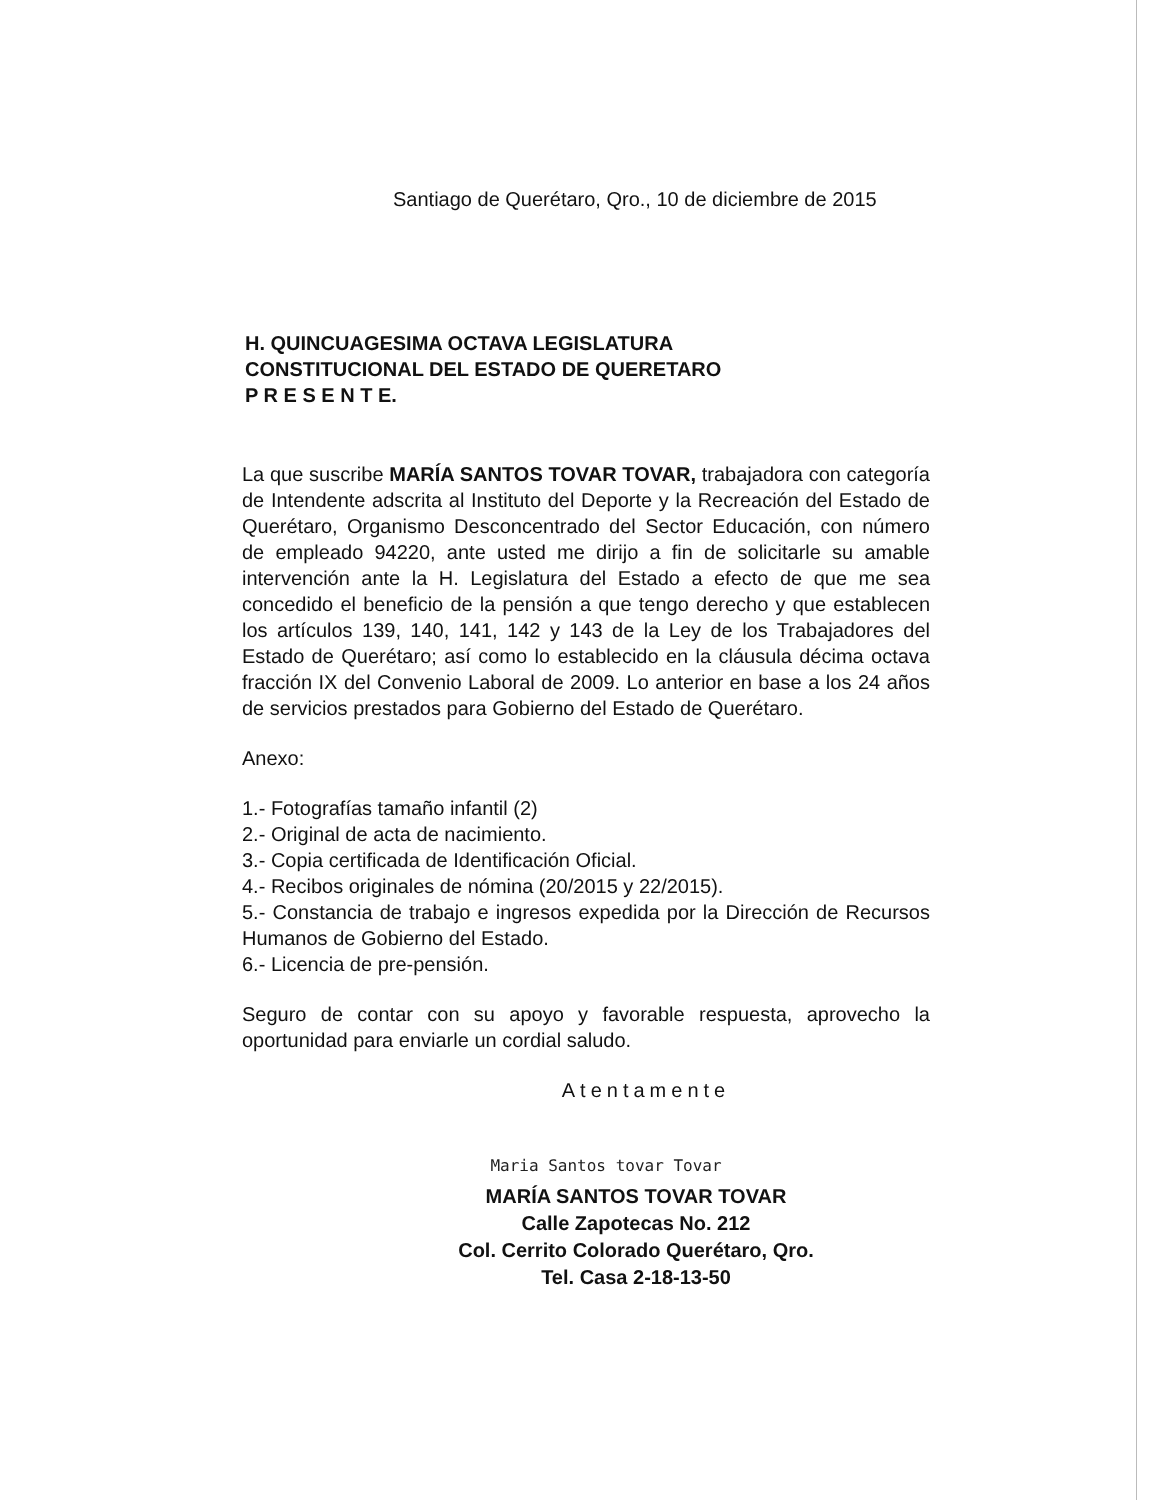Santiago de Querétaro, Qro., 10 de diciembre de 2015
H. QUINCUAGESIMA OCTAVA LEGISLATURA
CONSTITUCIONAL DEL ESTADO DE QUERETARO
P R E S E N T E.
La que suscribe MARÍA SANTOS TOVAR TOVAR, trabajadora con categoría de Intendente adscrita al Instituto del Deporte y la Recreación del Estado de Querétaro, Organismo Desconcentrado del Sector Educación, con número de empleado 94220, ante usted me dirijo a fin de solicitarle su amable intervención ante la H. Legislatura del Estado a efecto de que me sea concedido el beneficio de la pensión a que tengo derecho y que establecen los artículos 139, 140, 141, 142 y 143 de la Ley de los Trabajadores del Estado de Querétaro; así como lo establecido en la cláusula décima octava fracción IX del Convenio Laboral de 2009. Lo anterior en base a los 24 años de servicios prestados para Gobierno del Estado de Querétaro.
Anexo:
1.- Fotografías tamaño infantil (2)
2.- Original de acta de nacimiento.
3.- Copia certificada de Identificación Oficial.
4.- Recibos originales de nómina (20/2015 y 22/2015).
5.- Constancia de trabajo e ingresos expedida por la Dirección de Recursos Humanos de Gobierno del Estado.
6.- Licencia de pre-pensión.
Seguro de contar con su apoyo y favorable respuesta, aprovecho la oportunidad para enviarle un cordial saludo.
Atentamente
Maria Santos tovar Tovar
MARÍA SANTOS TOVAR TOVAR
Calle Zapotecas No. 212
Col. Cerrito Colorado Querétaro, Qro.
Tel. Casa 2-18-13-50